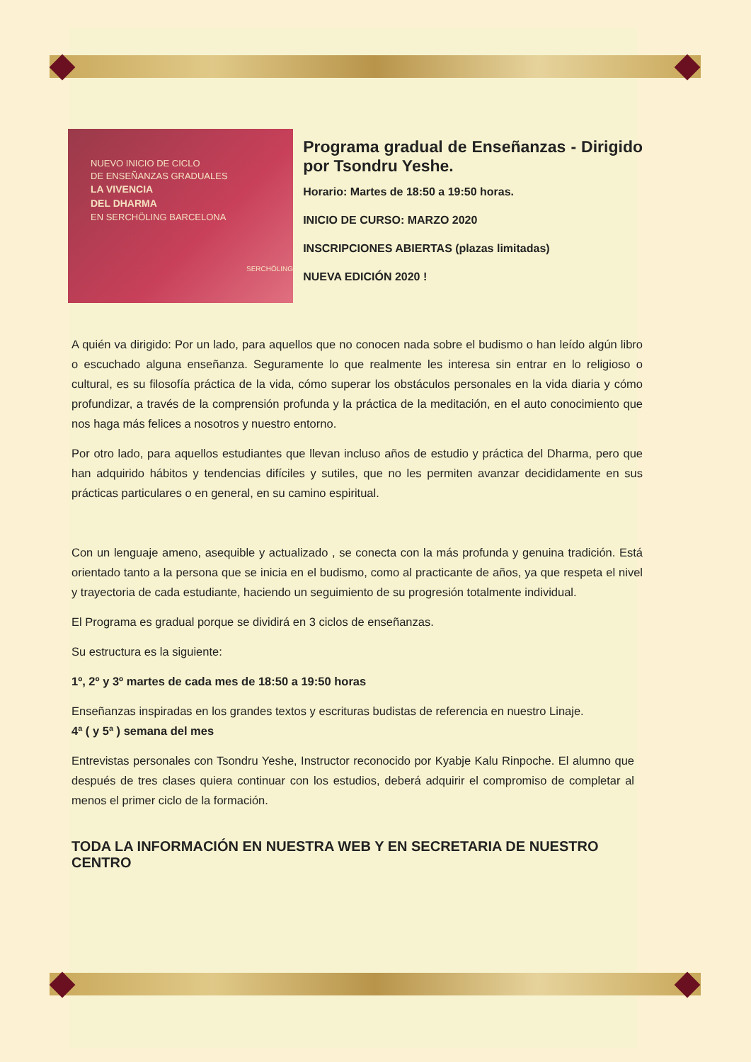NUEVO INICIO DE CICLO
DE ENSEÑANZAS GRADUALES
LA VIVENCIA
DEL DHARMA
EN SERCHÖLING BARCELONA
SERCHÖLING
Programa gradual de Enseñanzas - Dirigido por Tsondru Yeshe.
Horario: Martes de 18:50 a 19:50 horas.
INICIO DE CURSO: MARZO 2020
INSCRIPCIONES ABIERTAS (plazas limitadas)
NUEVA EDICIÓN 2020 !
A quién va dirigido: Por un lado, para aquellos que no conocen nada sobre el budismo o han leído algún libro o escuchado alguna enseñanza. Seguramente lo que realmente les interesa sin entrar en lo religioso o cultural, es su filosofía práctica de la vida, cómo superar los obstáculos personales en la vida diaria y cómo profundizar, a través de la comprensión profunda y la práctica de la meditación, en el auto conocimiento que nos haga más felices a nosotros y nuestro entorno.
Por otro lado, para aquellos estudiantes que llevan incluso años de estudio y práctica del Dharma, pero que han adquirido hábitos y tendencias difíciles y sutiles, que no les permiten avanzar decididamente en sus prácticas particulares o en general, en su camino espiritual.
Con un lenguaje ameno, asequible y actualizado , se conecta con la más profunda y genuina tradición. Está orientado tanto a la persona que se inicia en el budismo, como al practicante de años, ya que respeta el nivel y trayectoria de cada estudiante, haciendo un seguimiento de su progresión totalmente individual.
El Programa es gradual porque se dividirá en 3 ciclos de enseñanzas.
Su estructura es la siguiente:
1º, 2º y 3º martes de cada mes de 18:50 a 19:50 horas
Enseñanzas inspiradas en los grandes textos y escrituras budistas de referencia en nuestro Linaje.
4ª ( y 5ª ) semana del mes
Entrevistas personales con Tsondru Yeshe, Instructor reconocido por Kyabje Kalu Rinpoche. El alumno que después de tres clases quiera continuar con los estudios, deberá adquirir el compromiso de completar al menos el primer ciclo de la formación.
TODA LA INFORMACIÓN EN NUESTRA WEB Y EN SECRETARIA DE NUESTRO CENTRO